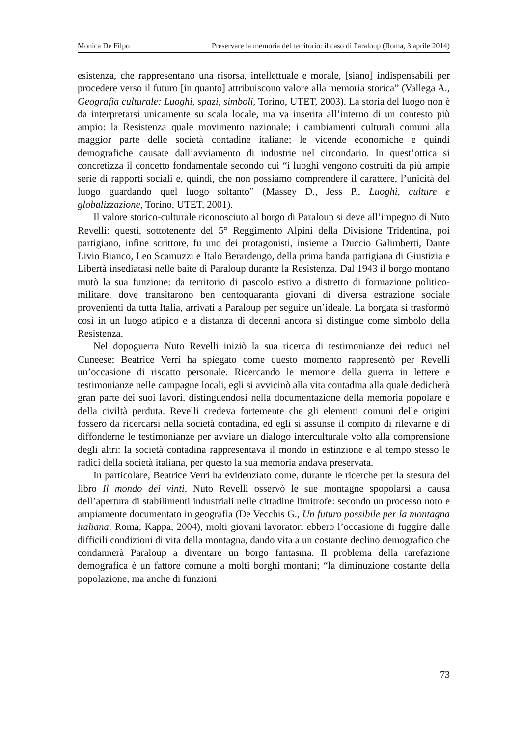Monica De Filpo Preservare la memoria del territorio: il caso di Paraloup (Roma, 3 aprile 2014)
esistenza, che rappresentano una risorsa, intellettuale e morale, [siano] indispensabili per procedere verso il futuro [in quanto] attribuiscono valore alla memoria storica” (Vallega A., Geografia culturale: Luoghi, spazi, simboli, Torino, UTET, 2003). La storia del luogo non è da interpretarsi unicamente su scala locale, ma va inserita all’interno di un contesto più ampio: la Resistenza quale movimento nazionale; i cambiamenti culturali comuni alla maggior parte delle società contadine italiane; le vicende economiche e quindi demografiche causate dall’avviamento di industrie nel circondario. In quest’ottica si concretizza il concetto fondamentale secondo cui “i luoghi vengono costruiti da più ampie serie di rapporti sociali e, quindi, che non possiamo comprendere il carattere, l’unicità del luogo guardando quel luogo soltanto” (Massey D., Jess P., Luoghi, culture e globalizzazione, Torino, UTET, 2001).
Il valore storico-culturale riconosciuto al borgo di Paraloup si deve all’impegno di Nuto Revelli: questi, sottotenente del 5° Reggimento Alpini della Divisione Tridentina, poi partigiano, infine scrittore, fu uno dei protagonisti, insieme a Duccio Galimberti, Dante Livio Bianco, Leo Scamuzzi e Italo Berardengo, della prima banda partigiana di Giustizia e Libertà insediatasi nelle baite di Paraloup durante la Resistenza. Dal 1943 il borgo montano mutò la sua funzione: da territorio di pascolo estivo a distretto di formazione politico-militare, dove transitarono ben centoquaranta giovani di diversa estrazione sociale provenienti da tutta Italia, arrivati a Paraloup per seguire un’ideale. La borgata si trasformò così in un luogo atipico e a distanza di decenni ancora si distingue come simbolo della Resistenza.
Nel dopoguerra Nuto Revelli iniziò la sua ricerca di testimonianze dei reduci nel Cuneese; Beatrice Verri ha spiegato come questo momento rappresentò per Revelli un’occasione di riscatto personale. Ricercando le memorie della guerra in lettere e testimonianze nelle campagne locali, egli si avvicinò alla vita contadina alla quale dedicherà gran parte dei suoi lavori, distinguendosi nella documentazione della memoria popolare e della civiltà perduta. Revelli credeva fortemente che gli elementi comuni delle origini fossero da ricercarsi nella società contadina, ed egli si assunse il compito di rilevarne e di diffonderne le testimonianze per avviare un dialogo interculturale volto alla comprensione degli altri: la società contadina rappresentava il mondo in estinzione e al tempo stesso le radici della società italiana, per questo la sua memoria andava preservata.
In particolare, Beatrice Verri ha evidenziato come, durante le ricerche per la stesura del libro Il mondo dei vinti, Nuto Revelli osservò le sue montagne spopolarsi a causa dell’apertura di stabilimenti industriali nelle cittadine limitrofe: secondo un processo noto e ampiamente documentato in geografia (De Vecchis G., Un futuro possibile per la montagna italiana, Roma, Kappa, 2004), molti giovani lavoratori ebbero l’occasione di fuggire dalle difficili condizioni di vita della montagna, dando vita a un costante declino demografico che condannerà Paraloup a diventare un borgo fantasma. Il problema della rarefazione demografica è un fattore comune a molti borghi montani; “la diminuzione costante della popolazione, ma anche di funzioni
73